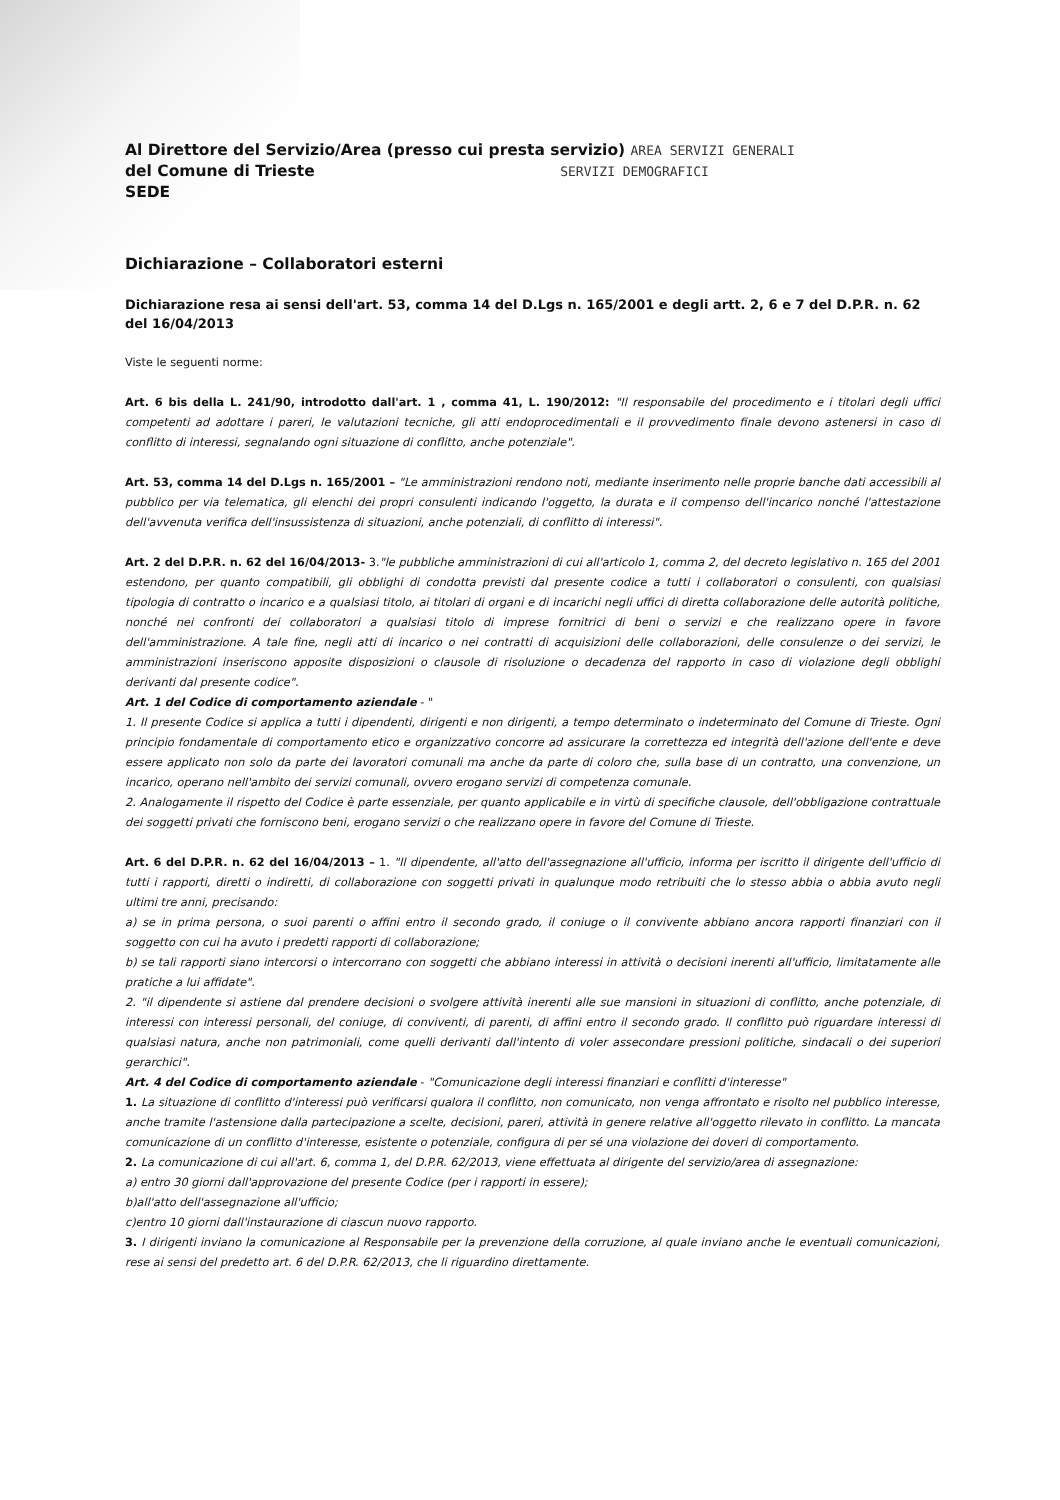Al Direttore del Servizio/Area (presso cui presta servizio) AREA SERVIZI GENERALI
del Comune di Trieste SERVIZI DEMOGRAFICI
SEDE
Dichiarazione – Collaboratori esterni
Dichiarazione resa ai sensi dell'art. 53, comma 14 del D.Lgs n. 165/2001 e degli artt. 2, 6 e 7 del D.P.R. n. 62 del 16/04/2013
Viste le seguenti norme:
Art. 6 bis della L. 241/90, introdotto dall'art. 1 , comma 41, L. 190/2012: "Il responsabile del procedimento e i titolari degli uffici competenti ad adottare i pareri, le valutazioni tecniche, gli atti endoprocedimentali e il provvedimento finale devono astenersi in caso di conflitto di interessi, segnalando ogni situazione di conflitto, anche potenziale".
Art. 53, comma 14 del D.Lgs n. 165/2001 – "Le amministrazioni rendono noti, mediante inserimento nelle proprie banche dati accessibili al pubblico per via telematica, gli elenchi dei propri consulenti indicando l'oggetto, la durata e il compenso dell'incarico nonché l'attestazione dell'avvenuta verifica dell'insussistenza di situazioni, anche potenziali, di conflitto di interessi".
Art. 2 del D.P.R. n. 62 del 16/04/2013- 3."le pubbliche amministrazioni di cui all'articolo 1, comma 2, del decreto legislativo n. 165 del 2001 estendono, per quanto compatibili, gli obblighi di condotta previsti dal presente codice a tutti i collaboratori o consulenti, con qualsiasi tipologia di contratto o incarico e a qualsiasi titolo, ai titolari di organi e di incarichi negli uffici di diretta collaborazione delle autorità politiche, nonché nei confronti dei collaboratori a qualsiasi titolo di imprese fornitrici di beni o servizi e che realizzano opere in favore dell'amministrazione. A tale fine, negli atti di incarico o nei contratti di acquisizioni delle collaborazioni, delle consulenze o dei servizi, le amministrazioni inseriscono apposite disposizioni o clausole di risoluzione o decadenza del rapporto in caso di violazione degli obblighi derivanti dal presente codice".
Art. 1 del Codice di comportamento aziendale - "
1. Il presente Codice si applica a tutti i dipendenti, dirigenti e non dirigenti, a tempo determinato o indeterminato del Comune di Trieste. Ogni principio fondamentale di comportamento etico e organizzativo concorre ad assicurare la correttezza ed integrità dell'azione dell'ente e deve essere applicato non solo da parte dei lavoratori comunali ma anche da parte di coloro che, sulla base di un contratto, una convenzione, un incarico, operano nell'ambito dei servizi comunali, ovvero erogano servizi di competenza comunale.
2. Analogamente il rispetto del Codice è parte essenziale, per quanto applicabile e in virtù di specifiche clausole, dell'obbligazione contrattuale dei soggetti privati che forniscono beni, erogano servizi o che realizzano opere in favore del Comune di Trieste.
Art. 6 del D.P.R. n. 62 del 16/04/2013 – 1. "Il dipendente, all'atto dell'assegnazione all'ufficio, informa per iscritto il dirigente dell'ufficio di tutti i rapporti, diretti o indiretti, di collaborazione con soggetti privati in qualunque modo retribuiti che lo stesso abbia o abbia avuto negli ultimi tre anni, precisando:
a) se in prima persona, o suoi parenti o affini entro il secondo grado, il coniuge o il convivente abbiano ancora rapporti finanziari con il soggetto con cui ha avuto i predetti rapporti di collaborazione;
b) se tali rapporti siano intercorsi o intercorrano con soggetti che abbiano interessi in attività o decisioni inerenti all'ufficio, limitatamente alle pratiche a lui affidate".
2. "il dipendente si astiene dal prendere decisioni o svolgere attività inerenti alle sue mansioni in situazioni di conflitto, anche potenziale, di interessi con interessi personali, del coniuge, di conviventi, di parenti, di affini entro il secondo grado. Il conflitto può riguardare interessi di qualsiasi natura, anche non patrimoniali, come quelli derivanti dall'intento di voler assecondare pressioni politiche, sindacali o dei superiori gerarchici".
Art. 4 del Codice di comportamento aziendale - "Comunicazione degli interessi finanziari e conflitti d'interesse"
1. La situazione di conflitto d'interessi può verificarsi qualora il conflitto, non comunicato, non venga affrontato e risolto nel pubblico interesse, anche tramite l'astensione dalla partecipazione a scelte, decisioni, pareri, attività in genere relative all'oggetto rilevato in conflitto. La mancata comunicazione di un conflitto d'interesse, esistente o potenziale, configura di per sé una violazione dei doveri di comportamento.
2. La comunicazione di cui all'art. 6, comma 1, del D.P.R. 62/2013, viene effettuata al dirigente del servizio/area di assegnazione:
a) entro 30 giorni dall'approvazione del presente Codice (per i rapporti in essere);
b)all'atto dell'assegnazione all'ufficio;
c)entro 10 giorni dall'instaurazione di ciascun nuovo rapporto.
3. I dirigenti inviano la comunicazione al Responsabile per la prevenzione della corruzione, al quale inviano anche le eventuali comunicazioni, rese ai sensi del predetto art. 6 del D.P.R. 62/2013, che li riguardino direttamente.